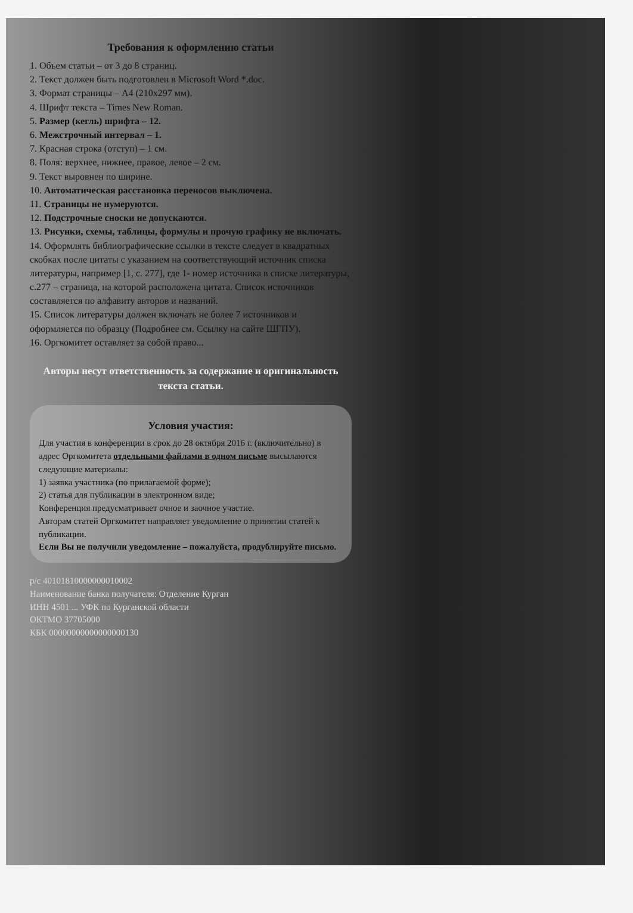Требования к оформлению статьи
1. Объем статьи – от 3 до 8 страниц.
2. Текст должен быть подготовлен в Microsoft Word *.doc.
3. Формат страницы – А4 (210х297 мм).
4. Шрифт текста – Times New Roman.
5. Размер (кегль) шрифта – 12.
6. Межстрочный интервал – 1.
7. Красная строка (отступ) – 1 см.
8. Поля: верхнее, нижнее, правое, левое – 2 см.
9. Текст выровнен по ширине.
10. Автоматическая расстановка переносов выключена.
11. Страницы не нумеруются.
12. Подстрочные сноски не допускаются.
13. Рисунки, схемы, таблицы, формулы и прочую графику не включать.
14. Оформлять библиографические ссылки в тексте следует в квадратных скобках после цитаты с указанием на соответствующий источник списка литературы, например [1, с. 277], где 1- номер источника в списке литературы, с.277 – страница, на которой расположена цитата. Список источников составляется по алфавиту авторов и названий.
15. Список литературы должен включать не более 7 источников и оформляется по образцу (Подробнее см. Ссылку на сайте ШГПУ).
16. Оргкомитет оставляет за собой право...
Авторы несут ответственность за содержание и оригинальность текста статьи.
Условия участия:
Для участия в конференции в срок до 28 октября 2016 г. (включительно) в адрес Оргкомитета отдельными файлами в одном письме высылаются следующие материалы:
1) заявка участника (по прилагаемой форме);
2) статья для публикации в электронном виде;
Конференция предусматривает очное и заочное участие.
Авторам статей Оргкомитет направляет уведомление о принятии статей к публикации.
Если Вы не получили уведомление – пожалуйста, продублируйте письмо.
р/с 40101810000000010002
Наименование банка получателя: Отделение Курган
ИНН 4501 ... УФК по Курганской области
ОКТМО 37705000
КБК 00000000000000000130